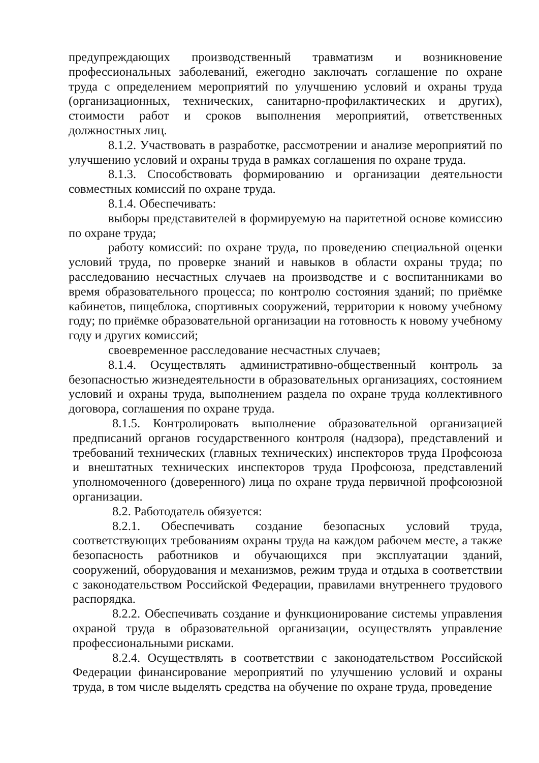предупреждающих производственный травматизм и возникновение профессиональных заболеваний, ежегодно заключать соглашение по охране труда с определением мероприятий по улучшению условий и охраны труда (организационных, технических, санитарно-профилактических и других), стоимости работ и сроков выполнения мероприятий, ответственных должностных лиц.
8.1.2. Участвовать в разработке, рассмотрении и анализе мероприятий по улучшению условий и охраны труда в рамках соглашения по охране труда.
8.1.3. Способствовать формированию и организации деятельности совместных комиссий по охране труда.
8.1.4. Обеспечивать:
выборы представителей в формируемую на паритетной основе комиссию по охране труда;
работу комиссий: по охране труда, по проведению специальной оценки условий труда, по проверке знаний и навыков в области охраны труда; по расследованию несчастных случаев на производстве и с воспитанниками во время образовательного процесса; по контролю состояния зданий; по приёмке кабинетов, пищеблока, спортивных сооружений, территории к новому учебному году; по приёмке образовательной организации на готовность к новому учебному году и других комиссий;
своевременное расследование несчастных случаев;
8.1.4. Осуществлять административно-общественный контроль за безопасностью жизнедеятельности в образовательных организациях, состоянием условий и охраны труда, выполнением раздела по охране труда коллективного договора, соглашения по охране труда.
8.1.5. Контролировать выполнение образовательной организацией предписаний органов государственного контроля (надзора), представлений и требований технических (главных технических) инспекторов труда Профсоюза и внештатных технических инспекторов труда Профсоюза, представлений уполномоченного (доверенного) лица по охране труда первичной профсоюзной организации.
8.2. Работодатель обязуется:
8.2.1. Обеспечивать создание безопасных условий труда, соответствующих требованиям охраны труда на каждом рабочем месте, а также безопасность работников и обучающихся при эксплуатации зданий, сооружений, оборудования и механизмов, режим труда и отдыха в соответствии с законодательством Российской Федерации, правилами внутреннего трудового распорядка.
8.2.2. Обеспечивать создание и функционирование системы управления охраной труда в образовательной организации, осуществлять управление профессиональными рисками.
8.2.4. Осуществлять в соответствии с законодательством Российской Федерации финансирование мероприятий по улучшению условий и охраны труда, в том числе выделять средства на обучение по охране труда, проведение